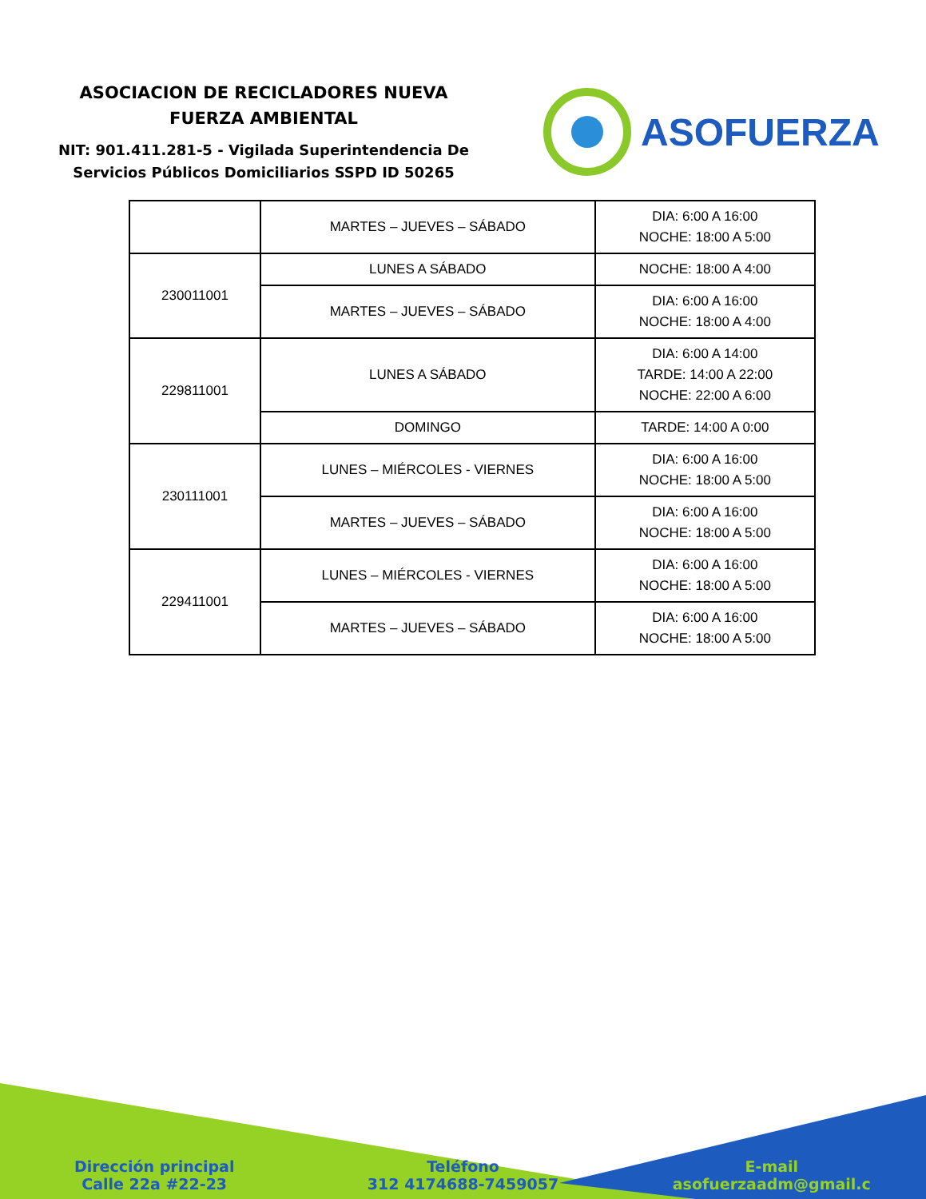ASOCIACION DE RECICLADORES NUEVA
FUERZA AMBIENTAL
NIT: 901.411.281-5 - Vigilada Superintendencia De
Servicios Públicos Domiciliarios SSPD ID 50265
ASOFUERZA
| | MARTES – JUEVES – SÁBADO | DIA: 6:00 A 16:00 NOCHE: 18:00 A 5:00 |
| 230011001 | LUNES A SÁBADO | NOCHE: 18:00 A 4:00 |
| | MARTES – JUEVES – SÁBADO | DIA: 6:00 A 16:00 NOCHE: 18:00 A 4:00 |
| 229811001 | LUNES A SÁBADO | DIA: 6:00 A 14:00 TARDE: 14:00 A 22:00 NOCHE: 22:00 A 6:00 |
| | DOMINGO | TARDE: 14:00 A 0:00 |
| 230111001 | LUNES – MIÉRCOLES - VIERNES | DIA: 6:00 A 16:00 NOCHE: 18:00 A 5:00 |
| | MARTES – JUEVES – SÁBADO | DIA: 6:00 A 16:00 NOCHE: 18:00 A 5:00 |
| 229411001 | LUNES – MIÉRCOLES - VIERNES | DIA: 6:00 A 16:00 NOCHE: 18:00 A 5:00 |
| | MARTES – JUEVES – SÁBADO | DIA: 6:00 A 16:00 NOCHE: 18:00 A 5:00 |
Dirección principal
Calle 22a #22-23
Teléfono
312 4174688-7459057
E-mail
asofuerzaadm@gmail.c